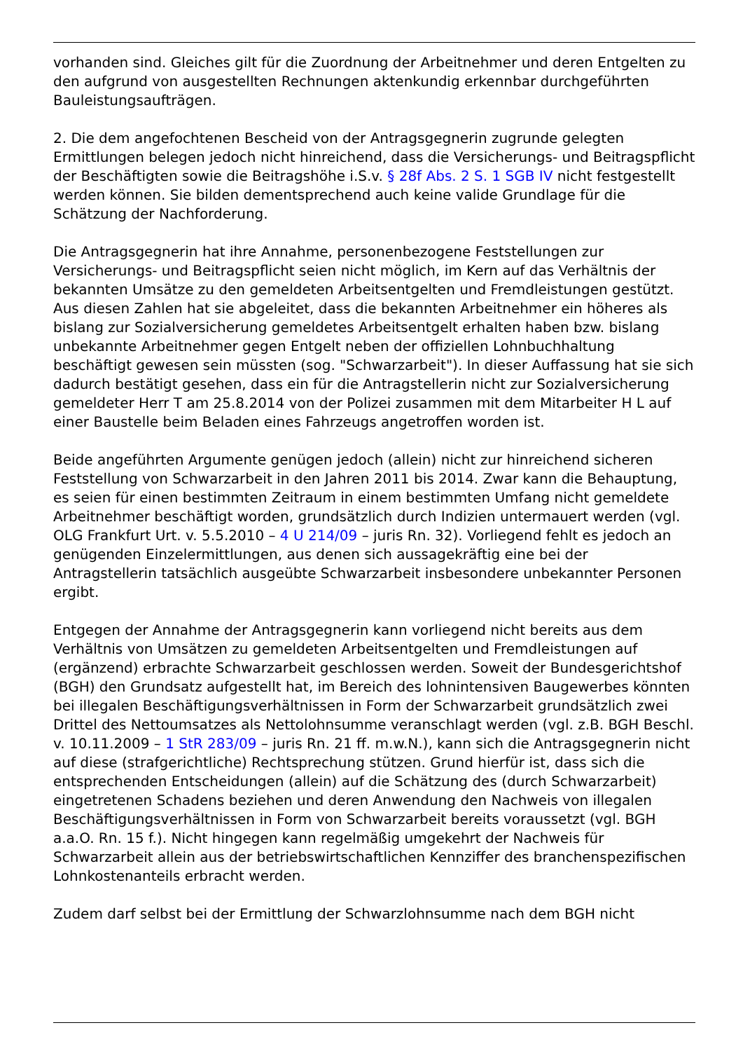vorhanden sind. Gleiches gilt für die Zuordnung der Arbeitnehmer und deren Entgelten zu den aufgrund von ausgestellten Rechnungen aktenkundig erkennbar durchgeführten Bauleistungsaufträgen.
2. Die dem angefochtenen Bescheid von der Antragsgegnerin zugrunde gelegten Ermittlungen belegen jedoch nicht hinreichend, dass die Versicherungs- und Beitragspflicht der Beschäftigten sowie die Beitragshöhe i.S.v. § 28f Abs. 2 S. 1 SGB IV nicht festgestellt werden können. Sie bilden dementsprechend auch keine valide Grundlage für die Schätzung der Nachforderung.
Die Antragsgegnerin hat ihre Annahme, personenbezogene Feststellungen zur Versicherungs- und Beitragspflicht seien nicht möglich, im Kern auf das Verhältnis der bekannten Umsätze zu den gemeldeten Arbeitsentgelten und Fremdleistungen gestützt. Aus diesen Zahlen hat sie abgeleitet, dass die bekannten Arbeitnehmer ein höheres als bislang zur Sozialversicherung gemeldetes Arbeitsentgelt erhalten haben bzw. bislang unbekannte Arbeitnehmer gegen Entgelt neben der offiziellen Lohnbuchhaltung beschäftigt gewesen sein müssten (sog. "Schwarzarbeit"). In dieser Auffassung hat sie sich dadurch bestätigt gesehen, dass ein für die Antragstellerin nicht zur Sozialversicherung gemeldeter Herr T am 25.8.2014 von der Polizei zusammen mit dem Mitarbeiter H L auf einer Baustelle beim Beladen eines Fahrzeugs angetroffen worden ist.
Beide angeführten Argumente genügen jedoch (allein) nicht zur hinreichend sicheren Feststellung von Schwarzarbeit in den Jahren 2011 bis 2014. Zwar kann die Behauptung, es seien für einen bestimmten Zeitraum in einem bestimmten Umfang nicht gemeldete Arbeitnehmer beschäftigt worden, grundsätzlich durch Indizien untermauert werden (vgl. OLG Frankfurt Urt. v. 5.5.2010 – 4 U 214/09 – juris Rn. 32). Vorliegend fehlt es jedoch an genügenden Einzelermittlungen, aus denen sich aussagekräftig eine bei der Antragstellerin tatsächlich ausgeübte Schwarzarbeit insbesondere unbekannter Personen ergibt.
Entgegen der Annahme der Antragsgegnerin kann vorliegend nicht bereits aus dem Verhältnis von Umsätzen zu gemeldeten Arbeitsentgelten und Fremdleistungen auf (ergänzend) erbrachte Schwarzarbeit geschlossen werden. Soweit der Bundesgerichtshof (BGH) den Grundsatz aufgestellt hat, im Bereich des lohnintensiven Baugewerbes könnten bei illegalen Beschäftigungsverhältnissen in Form der Schwarzarbeit grundsätzlich zwei Drittel des Nettoumsatzes als Nettolohnsumme veranschlagt werden (vgl. z.B. BGH Beschl. v. 10.11.2009 – 1 StR 283/09 – juris Rn. 21 ff. m.w.N.), kann sich die Antragsgegnerin nicht auf diese (strafgerichtliche) Rechtsprechung stützen. Grund hierfür ist, dass sich die entsprechenden Entscheidungen (allein) auf die Schätzung des (durch Schwarzarbeit) eingetretenen Schadens beziehen und deren Anwendung den Nachweis von illegalen Beschäftigungsverhältnissen in Form von Schwarzarbeit bereits voraussetzt (vgl. BGH a.a.O. Rn. 15 f.). Nicht hingegen kann regelmäßig umgekehrt der Nachweis für Schwarzarbeit allein aus der betriebswirtschaftlichen Kennziffer des branchenspezifischen Lohnkostenanteils erbracht werden.
Zudem darf selbst bei der Ermittlung der Schwarzlohnsumme nach dem BGH nicht